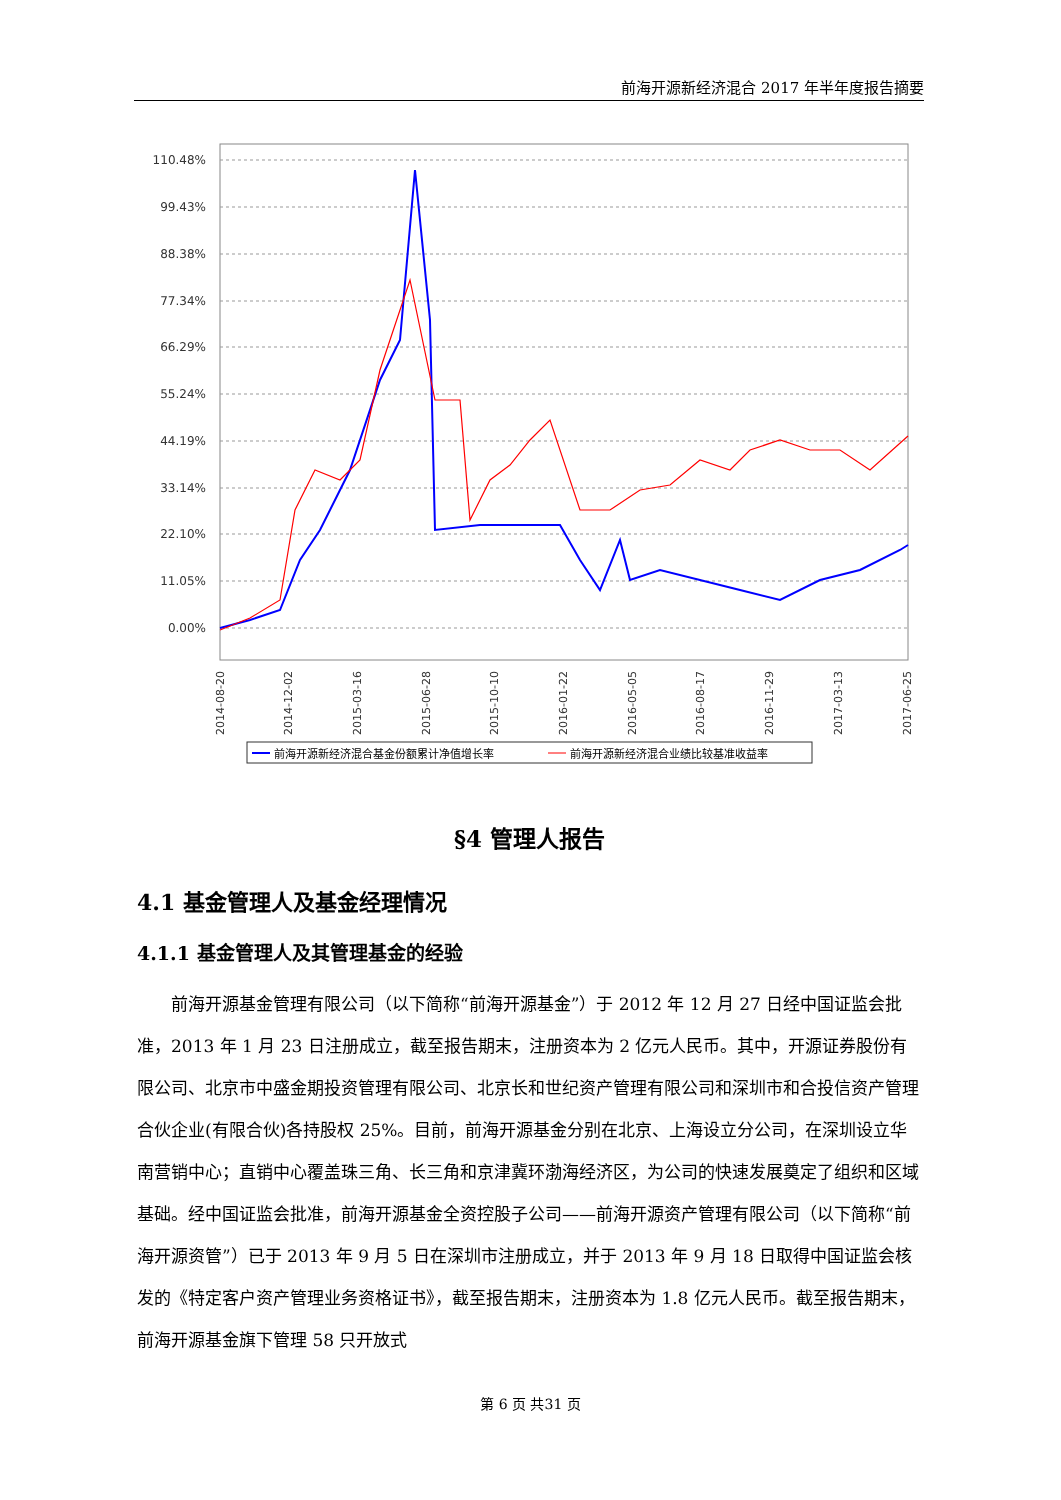前海开源新经济混合 2017 年半年度报告摘要
110.48%
99.43%
88.38%
77.34%
66.29%
55.24%
44.19%
33.14%
22.10%
11.05%
0.00%
2014-08-20
2014-12-02
2015-03-16
2015-06-28
2015-10-10
2016-01-22
2016-05-05
2016-08-17
2016-11-29
2017-03-13
2017-06-25
前海开源新经济混合基金份额累计净值增长率
前海开源新经济混合业绩比较基准收益率
§4 管理人报告
4.1 基金管理人及基金经理情况
4.1.1 基金管理人及其管理基金的经验
前海开源基金管理有限公司（以下简称“前海开源基金”）于 2012 年 12 月 27 日经中国证监会批准，2013 年 1 月 23 日注册成立，截至报告期末，注册资本为 2 亿元人民币。其中，开源证券股份有限公司、北京市中盛金期投资管理有限公司、北京长和世纪资产管理有限公司和深圳市和合投信资产管理合伙企业(有限合伙)各持股权 25%。目前，前海开源基金分别在北京、上海设立分公司，在深圳设立华南营销中心；直销中心覆盖珠三角、长三角和京津冀环渤海经济区，为公司的快速发展奠定了组织和区域基础。经中国证监会批准，前海开源基金全资控股子公司——前海开源资产管理有限公司（以下简称“前海开源资管”）已于 2013 年 9 月 5 日在深圳市注册成立，并于 2013 年 9 月 18 日取得中国证监会核发的《特定客户资产管理业务资格证书》，截至报告期末，注册资本为 1.8 亿元人民币。截至报告期末，前海开源基金旗下管理 58 只开放式
第 6 页 共31 页